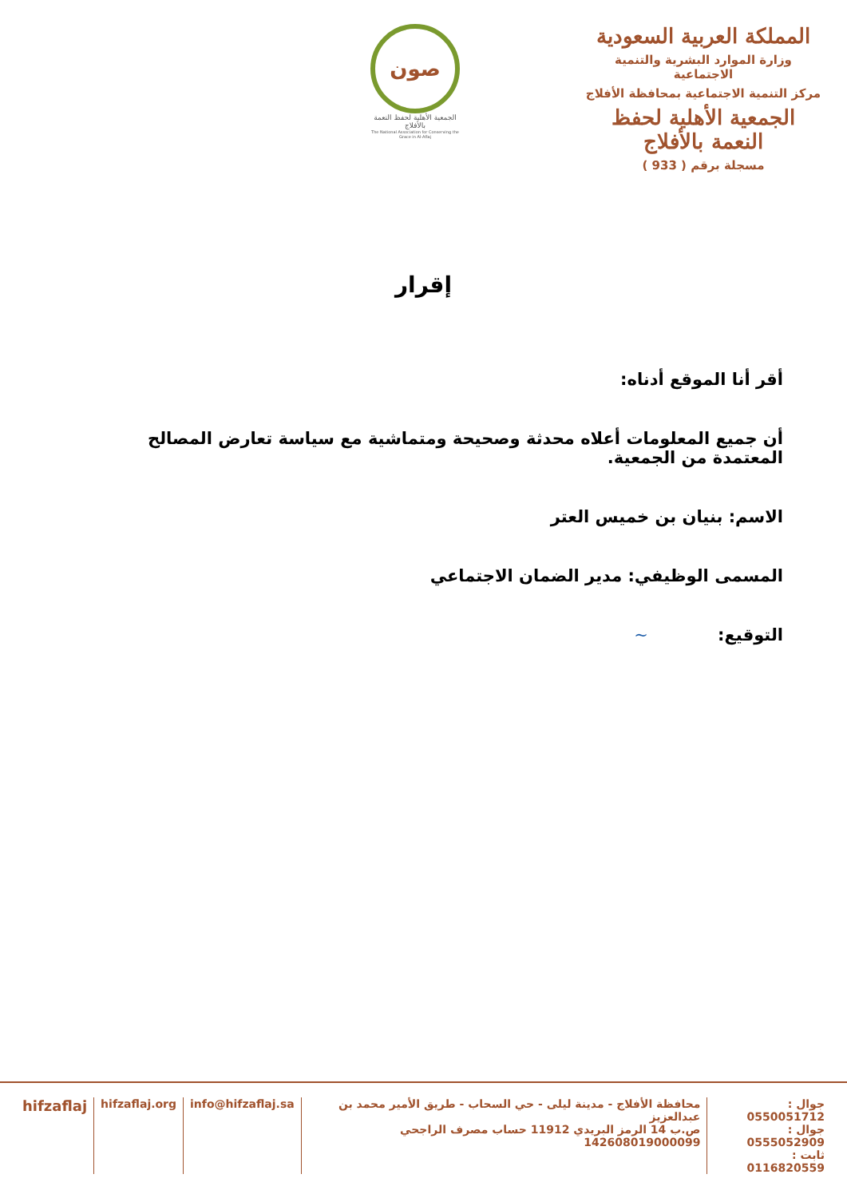المملكة العربية السعودية
وزارة الموارد البشرية والتنمية الاجتماعية
مركز التنمية الاجتماعية بمحافظة الأفلاج
الجمعية الأهلية لحفظ النعمة بالأفلاج
مسجلة برقم ( 933 )
صون
الجمعية الأهلية لحفظ النعمة بالأفلاج
The National Association for Conserving the Grace in Al-Aflaj
إقرار
أقر أنا الموقع أدناه:
أن جميع المعلومات أعلاه محدثة وصحيحة ومتماشية مع سياسة تعارض المصالح المعتمدة من الجمعية.
الاسم: بنيان بن خميس العتر
المسمى الوظيفي: مدير الضمان الاجتماعي
التوقيع: ~
جوال : 0550051712
جوال : 0555052909
ثابت : 0116820559
محافظة الأفلاج - مدينة ليلى - حي السحاب - طريق الأمير محمد بن عبدالعزيز
ص.ب 14 الرمز البريدي 11912 حساب مصرف الراجحي 142608019000099
info@hifzaflaj.sa hifzaflaj.org
hifzaflaj